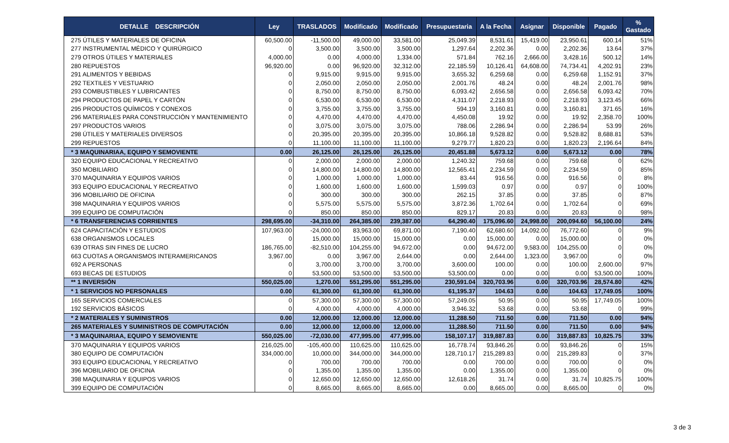| DETALLE DESCRIPCIÓN | Ley | TRASLADOS | Modificado | Modificado | Presupuestaria | A la Fecha | Asignar | Disponible | Pagado | % Gastado |
| --- | --- | --- | --- | --- | --- | --- | --- | --- | --- | --- |
| 275 ÚTILES Y MATERIALES DE OFICINA | 60,500.00 | -11,500.00 | 49,000.00 | 33,581.00 | 25,049.39 | 8,531.61 | 15,419.00 | 23,950.61 | 600.14 | 51% |
| 277 INSTRUMENTAL MÉDICO Y QUIRÚRGICO | 0 | 3,500.00 | 3,500.00 | 3,500.00 | 1,297.64 | 2,202.36 | 0.00 | 2,202.36 | 13.64 | 37% |
| 279 OTROS ÚTILES Y MATERIALES | 4,000.00 | 0.00 | 4,000.00 | 1,334.00 | 571.84 | 762.16 | 2,666.00 | 3,428.16 | 500.12 | 14% |
| 280 REPUESTOS | 96,920.00 | 0.00 | 96,920.00 | 32,312.00 | 22,185.59 | 10,126.41 | 64,608.00 | 74,734.41 | 4,202.91 | 23% |
| 291 ALIMENTOS Y BEBIDAS | 0 | 9,915.00 | 9,915.00 | 9,915.00 | 3,655.32 | 6,259.68 | 0.00 | 6,259.68 | 1,152.91 | 37% |
| 292 TEXTILES Y VESTUARIO | 0 | 2,050.00 | 2,050.00 | 2,050.00 | 2,001.76 | 48.24 | 0.00 | 48.24 | 2,001.76 | 98% |
| 293 COMBUSTIBLES Y LUBRICANTES | 0 | 8,750.00 | 8,750.00 | 8,750.00 | 6,093.42 | 2,656.58 | 0.00 | 2,656.58 | 6,093.42 | 70% |
| 294 PRODUCTOS DE PAPEL Y CARTÓN | 0 | 6,530.00 | 6,530.00 | 6,530.00 | 4,311.07 | 2,218.93 | 0.00 | 2,218.93 | 3,123.45 | 66% |
| 295 PRODUCTOS QUÍMICOS Y CONEXOS | 0 | 3,755.00 | 3,755.00 | 3,755.00 | 594.19 | 3,160.81 | 0.00 | 3,160.81 | 371.65 | 16% |
| 296 MATERIALES PARA CONSTRUCCIÓN Y MANTENIMIENTO | 0 | 4,470.00 | 4,470.00 | 4,470.00 | 4,450.08 | 19.92 | 0.00 | 19.92 | 2,358.70 | 100% |
| 297 PRODUCTOS VARIOS | 0 | 3,075.00 | 3,075.00 | 3,075.00 | 788.06 | 2,286.94 | 0.00 | 2,286.94 | 53.99 | 26% |
| 298 ÚTILES Y MATERIALES DIVERSOS | 0 | 20,395.00 | 20,395.00 | 20,395.00 | 10,866.18 | 9,528.82 | 0.00 | 9,528.82 | 8,688.81 | 53% |
| 299 REPUESTOS | 0 | 11,100.00 | 11,100.00 | 11,100.00 | 9,279.77 | 1,820.23 | 0.00 | 1,820.23 | 2,196.64 | 84% |
| * 3 MAQUINARIAA, EQUIPO Y SEMOVIENTE | 0.00 | 26,125.00 | 26,125.00 | 26,125.00 | 20,451.88 | 5,673.12 | 0.00 | 5,673.12 | 0.00 | 78% |
| 320 EQUIPO EDUCACIONAL Y RECREATIVO | 0 | 2,000.00 | 2,000.00 | 2,000.00 | 1,240.32 | 759.68 | 0.00 | 759.68 | 0 | 62% |
| 350 MOBILIARIO | 0 | 14,800.00 | 14,800.00 | 14,800.00 | 12,565.41 | 2,234.59 | 0.00 | 2,234.59 | 0 | 85% |
| 370 MAQUINARIA Y EQUIPOS VARIOS | 0 | 1,000.00 | 1,000.00 | 1,000.00 | 83.44 | 916.56 | 0.00 | 916.56 | 0 | 8% |
| 393 EQUIPO EDUCACIONAL Y RECREATIVO | 0 | 1,600.00 | 1,600.00 | 1,600.00 | 1,599.03 | 0.97 | 0.00 | 0.97 | 0 | 100% |
| 396 MOBILIARIO DE OFICINA | 0 | 300.00 | 300.00 | 300.00 | 262.15 | 37.85 | 0.00 | 37.85 | 0 | 87% |
| 398 MAQUINARIA Y EQUIPOS VARIOS | 0 | 5,575.00 | 5,575.00 | 5,575.00 | 3,872.36 | 1,702.64 | 0.00 | 1,702.64 | 0 | 69% |
| 399 EQUIPO DE COMPUTACIÓN | 0 | 850.00 | 850.00 | 850.00 | 829.17 | 20.83 | 0.00 | 20.83 | 0 | 98% |
| * 6 TRANSFERENCIAS CORRIENTES | 298,695.00 | -34,310.00 | 264,385.00 | 239,387.00 | 64,290.40 | 175,096.60 | 24,998.00 | 200,094.60 | 56,100.00 | 24% |
| 624 CAPACITACIÓN Y ESTUDIOS | 107,963.00 | -24,000.00 | 83,963.00 | 69,871.00 | 7,190.40 | 62,680.60 | 14,092.00 | 76,772.60 | 0 | 9% |
| 638 ORGANISMOS LOCALES | 0 | 15,000.00 | 15,000.00 | 15,000.00 | 0.00 | 15,000.00 | 0.00 | 15,000.00 | 0 | 0% |
| 639 OTRAS SIN FINES DE LUCRO | 186,765.00 | -82,510.00 | 104,255.00 | 94,672.00 | 0.00 | 94,672.00 | 9,583.00 | 104,255.00 | 0 | 0% |
| 663 CUOTAS A ORGANISMOS INTERAMERICANOS | 3,967.00 | 0.00 | 3,967.00 | 2,644.00 | 0.00 | 2,644.00 | 1,323.00 | 3,967.00 | 0 | 0% |
| 692 A PERSONAS | 0 | 3,700.00 | 3,700.00 | 3,700.00 | 3,600.00 | 100.00 | 0.00 | 100.00 | 2,600.00 | 97% |
| 693 BECAS DE ESTUDIOS | 0 | 53,500.00 | 53,500.00 | 53,500.00 | 53,500.00 | 0.00 | 0.00 | 0.00 | 53,500.00 | 100% |
| ** 1 INVERSIÓN | 550,025.00 | 1,270.00 | 551,295.00 | 551,295.00 | 230,591.04 | 320,703.96 | 0.00 | 320,703.96 | 28,574.80 | 42% |
| * 1 SERVICIOS NO PERSONALES | 0.00 | 61,300.00 | 61,300.00 | 61,300.00 | 61,195.37 | 104.63 | 0.00 | 104.63 | 17,749.05 | 100% |
| 165 SERVICIOS COMERCIALES | 0 | 57,300.00 | 57,300.00 | 57,300.00 | 57,249.05 | 50.95 | 0.00 | 50.95 | 17,749.05 | 100% |
| 192 SERVICIOS BÁSICOS | 0 | 4,000.00 | 4,000.00 | 4,000.00 | 3,946.32 | 53.68 | 0.00 | 53.68 | 0 | 99% |
| * 2 MATERIALES Y SUMINISTROS | 0.00 | 12,000.00 | 12,000.00 | 12,000.00 | 11,288.50 | 711.50 | 0.00 | 711.50 | 0.00 | 94% |
| 265 MATERIALES Y SUMINISTROS DE COMPUTACIÓN | 0.00 | 12,000.00 | 12,000.00 | 12,000.00 | 11,288.50 | 711.50 | 0.00 | 711.50 | 0.00 | 94% |
| * 3 MAQUINARIAA, EQUIPO Y SEMOVIENTE | 550,025.00 | -72,030.00 | 477,995.00 | 477,995.00 | 158,107.17 | 319,887.83 | 0.00 | 319,887.83 | 10,825.75 | 33% |
| 370 MAQUINARIA Y EQUIPOS VARIOS | 216,025.00 | -105,400.00 | 110,625.00 | 110,625.00 | 16,778.74 | 93,846.26 | 0.00 | 93,846.26 | 0 | 15% |
| 380 EQUIPO DE COMPUTACIÓN | 334,000.00 | 10,000.00 | 344,000.00 | 344,000.00 | 128,710.17 | 215,289.83 | 0.00 | 215,289.83 | 0 | 37% |
| 393 EQUIPO EDUCACIONAL Y RECREATIVO | 0 | 700.00 | 700.00 | 700.00 | 0.00 | 700.00 | 0.00 | 700.00 | 0 | 0% |
| 396 MOBILIARIO DE OFICINA | 0 | 1,355.00 | 1,355.00 | 1,355.00 | 0.00 | 1,355.00 | 0.00 | 1,355.00 | 0 | 0% |
| 398 MAQUINARIA Y EQUIPOS VARIOS | 0 | 12,650.00 | 12,650.00 | 12,650.00 | 12,618.26 | 31.74 | 0.00 | 31.74 | 10,825.75 | 100% |
| 399 EQUIPO DE COMPUTACIÓN | 0 | 8,665.00 | 8,665.00 | 8,665.00 | 0.00 | 8,665.00 | 0.00 | 8,665.00 | 0 | 0% |
3 de 3